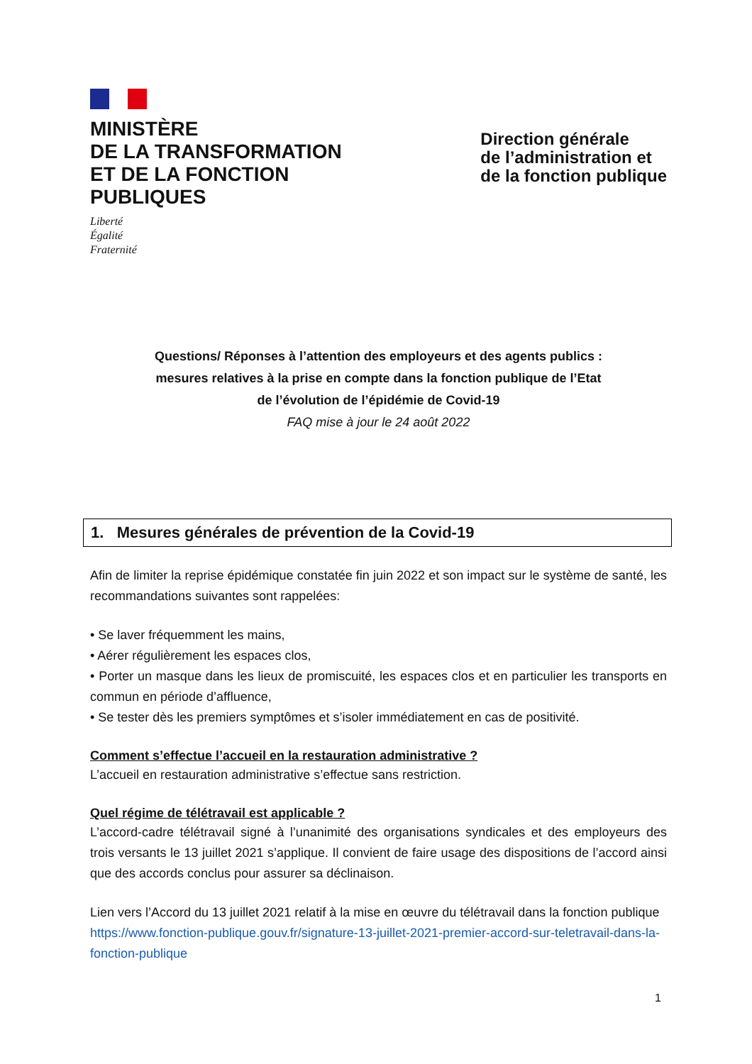MINISTÈRE
DE LA TRANSFORMATION
ET DE LA FONCTION
PUBLIQUES
Liberté
Égalité
Fraternité
Direction générale
de l’administration et
de la fonction publique
Questions/ Réponses à l’attention des employeurs et des agents publics :
mesures relatives à la prise en compte dans la fonction publique de l’Etat
de l’évolution de l’épidémie de Covid-19
FAQ mise à jour le 24 août 2022
1. Mesures générales de prévention de la Covid-19
Afin de limiter la reprise épidémique constatée fin juin 2022 et son impact sur le système de santé, les recommandations suivantes sont rappelées:
• Se laver fréquemment les mains,
• Aérer régulièrement les espaces clos,
• Porter un masque dans les lieux de promiscuité, les espaces clos et en particulier les transports en commun en période d’affluence,
• Se tester dès les premiers symptômes et s’isoler immédiatement en cas de positivité.
Comment s’effectue l’accueil en la restauration administrative ?
L’accueil en restauration administrative s’effectue sans restriction.
Quel régime de télétravail est applicable ?
L’accord-cadre télétravail signé à l’unanimité des organisations syndicales et des employeurs des trois versants le 13 juillet 2021 s’applique. Il convient de faire usage des dispositions de l’accord ainsi que des accords conclus pour assurer sa déclinaison.
Lien vers l’Accord du 13 juillet 2021 relatif à la mise en œuvre du télétravail dans la fonction publique
https://www.fonction-publique.gouv.fr/signature-13-juillet-2021-premier-accord-sur-teletravail-dans-la-fonction-publique
1